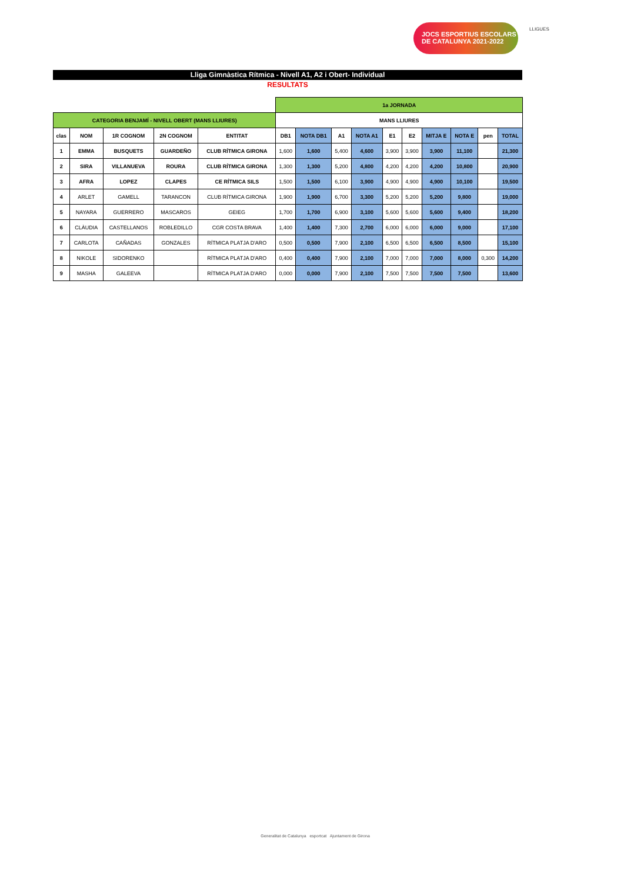JOCS ESPORTIUS ESCOLARS
DE CATALUNYA 2021-2022
LLIGUES
Lliga Gimnàstica Rítmica - Nivell A1, A2 i Obert- Individual
RESULTATS
| | | | | | 1a JORNADA | | | | | | | | | |
| CATEGORIA BENJAMÍ - NIVELL OBERT (MANS LLIURES) | | | | | MANS LLIURES | | | | | | | | | |
| clas | NOM | 1R COGNOM | 2N COGNOM | ENTITAT | DB1 | NOTA DB1 | A1 | NOTA A1 | E1 | E2 | MITJA E | NOTA E | pen | TOTAL |
| 1 | EMMA | BUSQUETS | GUARDEÑO | CLUB RÍTMICA GIRONA | 1,600 | 1,600 | 5,400 | 4,600 | 3,900 | 3,900 | 3,900 | 11,100 | | 21,300 |
| 2 | SIRA | VILLANUEVA | ROURA | CLUB RÍTMICA GIRONA | 1,300 | 1,300 | 5,200 | 4,800 | 4,200 | 4,200 | 4,200 | 10,800 | | 20,900 |
| 3 | AFRA | LOPEZ | CLAPES | CE RÍTMICA SILS | 1,500 | 1,500 | 6,100 | 3,900 | 4,900 | 4,900 | 4,900 | 10,100 | | 19,500 |
| 4 | ARLET | GAMELL | TARANCON | CLUB RÍTMICA GIRONA | 1,900 | 1,900 | 6,700 | 3,300 | 5,200 | 5,200 | 5,200 | 9,800 | | 19,000 |
| 5 | NAYARA | GUERRERO | MASCAROS | GEIEG | 1,700 | 1,700 | 6,900 | 3,100 | 5,600 | 5,600 | 5,600 | 9,400 | | 18,200 |
| 6 | CLÀUDIA | CASTELLANOS | ROBLEDILLO | CGR COSTA BRAVA | 1,400 | 1,400 | 7,300 | 2,700 | 6,000 | 6,000 | 6,000 | 9,000 | | 17,100 |
| 7 | CARLOTA | CAÑADAS | GONZALES | RÍTMICA PLATJA D'ARO | 0,500 | 0,500 | 7,900 | 2,100 | 6,500 | 6,500 | 6,500 | 8,500 | | 15,100 |
| 8 | NIKOLE | SIDORENKO | | RÍTMICA PLATJA D'ARO | 0,400 | 0,400 | 7,900 | 2,100 | 7,000 | 7,000 | 7,000 | 8,000 | 0,300 | 14,200 |
| 9 | MASHA | GALEEVA | | RÍTMICA PLATJA D'ARO | 0,000 | 0,000 | 7,900 | 2,100 | 7,500 | 7,500 | 7,500 | 7,500 | | 13,600 |
Generalitat de Catalunya esportcat Ajuntament de Girona